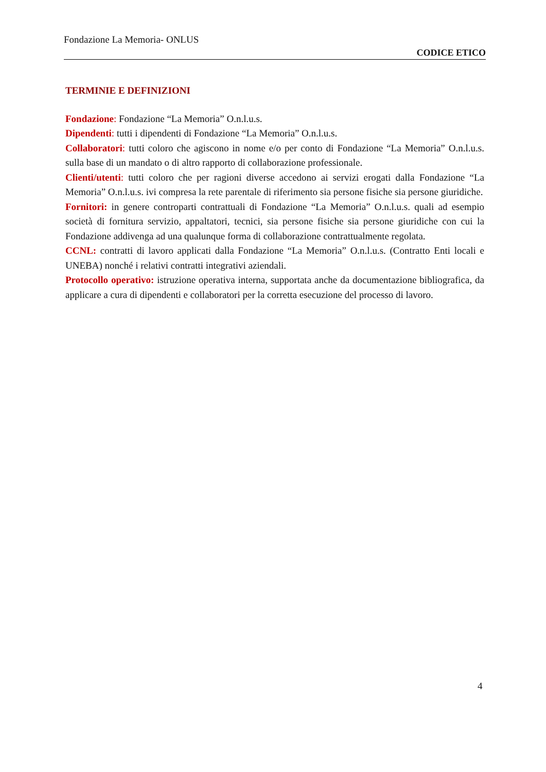Fondazione La Memoria- ONLUS
CODICE ETICO
TERMINIE E DEFINIZIONI
Fondazione: Fondazione “La Memoria” O.n.l.u.s.
Dipendenti: tutti i dipendenti di Fondazione “La Memoria” O.n.l.u.s.
Collaboratori: tutti coloro che agiscono in nome e/o per conto di Fondazione “La Memoria” O.n.l.u.s. sulla base di un mandato o di altro rapporto di collaborazione professionale.
Clienti/utenti: tutti coloro che per ragioni diverse accedono ai servizi erogati dalla Fondazione “La Memoria” O.n.l.u.s. ivi compresa la rete parentale di riferimento sia persone fisiche sia persone giuridiche.
Fornitori: in genere controparti contrattuali di Fondazione “La Memoria” O.n.l.u.s. quali ad esempio società di fornitura servizio, appaltatori, tecnici, sia persone fisiche sia persone giuridiche con cui la Fondazione addivenga ad una qualunque forma di collaborazione contrattualmente regolata.
CCNL: contratti di lavoro applicati dalla Fondazione “La Memoria” O.n.l.u.s. (Contratto Enti locali e UNEBA) nonché i relativi contratti integrativi aziendali.
Protocollo operativo: istruzione operativa interna, supportata anche da documentazione bibliografica, da applicare a cura di dipendenti e collaboratori per la corretta esecuzione del processo di lavoro.
4